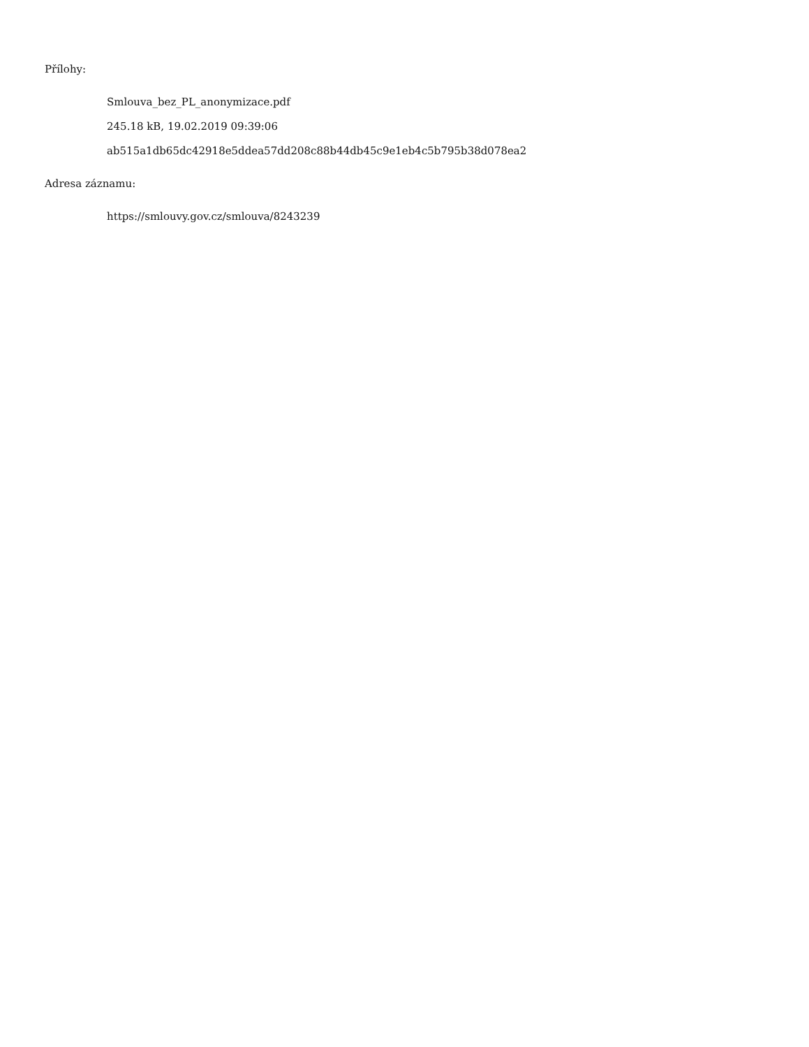Přílohy:
Smlouva_bez_PL_anonymizace.pdf
245.18 kB, 19.02.2019 09:39:06
ab515a1db65dc42918e5ddea57dd208c88b44db45c9e1eb4c5b795b38d078ea2
Adresa záznamu:
https://smlouvy.gov.cz/smlouva/8243239